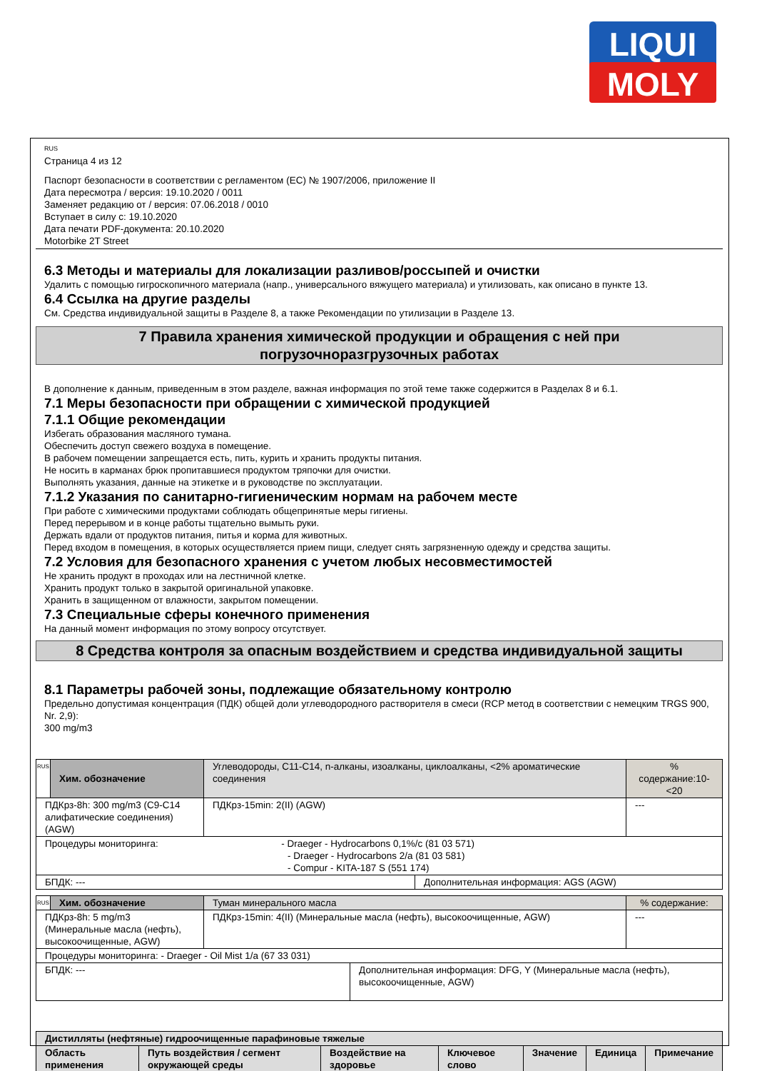LIQUI
MOLY
RUS
Страница 4 из 12
Паспорт безопасности в соответствии с регламентом (EC) № 1907/2006, приложение II
Дата пересмотра / версия: 19.10.2020 / 0011
Заменяет редакцию от / версия: 07.06.2018 / 0010
Вступает в силу с: 19.10.2020
Дата печати PDF-документа: 20.10.2020
Motorbike 2T Street
6.3 Методы и материалы для локализации разливов/россыпей и очистки
Удалить с помощью гигроскопичного материала (напр., универсального вяжущего материала) и утилизовать, как описано в пункте 13.
6.4 Ссылка на другие разделы
См. Средства индивидуальной защиты в Разделе 8, а также Рекомендации по утилизации в Разделе 13.
7 Правила хранения химической продукции и обращения с ней при
погрузочноразгрузочных работах
В дополнение к данным, приведенным в этом разделе, важная информация по этой теме также содержится в Разделах 8 и 6.1.
7.1 Меры безопасности при обращении с химической продукцией
7.1.1 Общие рекомендации
Избегать образования масляного тумана.
Обеспечить доступ свежего воздуха в помещение.
В рабочем помещении запрещается есть, пить, курить и хранить продукты питания.
Не носить в карманах брюк пропитавшиеся продуктом тряпочки для очистки.
Выполнять указания, данные на этикетке и в руководстве по эксплуатации.
7.1.2 Указания по санитарно-гигиеническим нормам на рабочем месте
При работе с химическими продуктами соблюдать общепринятые меры гигиены.
Перед перерывом и в конце работы тщательно вымыть руки.
Держать вдали от продуктов питания, питья и корма для животных.
Перед входом в помещения, в которых осуществляется прием пищи, следует снять загрязненную одежду и средства защиты.
7.2 Условия для безопасного хранения с учетом любых несовместимостей
Не хранить продукт в проходах или на лестничной клетке.
Хранить продукт только в закрытой оригинальной упаковке.
Хранить в защищенном от влажности, закрытом помещении.
7.3 Специальные сферы конечного применения
На данный момент информация по этому вопросу отсутствует.
8 Средства контроля за опасным воздействием и средства индивидуальной защиты
8.1 Параметры рабочей зоны, подлежащие обязательному контролю
Предельно допустимая концентрация (ПДК) общей доли углеводородного растворителя в смеси (RCP метод в соответствии с немецким TRGS 900, Nr. 2,9):
300 mg/m3
| RUS | Хим. обозначение | Углеводороды, C11-C14, n-алканы, изоалканы, циклоалканы, <2% ароматические соединения | | % содержание:10-<20 |
| ПДКрз-8h: 300 mg/m3 (C9-C14 алифатические соединения) (AGW) | | ПДКрз-15min: 2(II) (AGW) | | --- |
| Процедуры мониторинга: - Draeger - Hydrocarbons 0,1%/c (81 03 571) - Draeger - Hydrocarbons 2/a (81 03 581) - Compur - KITA-187 S (551 174) | | | | |
| БПДК: --- | | | Дополнительная информация: AGS (AGW) | |
| RUS | Хим. обозначение | Туман минерального масла | | % содержание: |
| ПДКрз-8h: 5 mg/m3 (Минеральные масла (нефть), высокоочищенные, AGW) | | ПДКрз-15min: 4(II) (Минеральные масла (нефть), высокоочищенные, AGW) | | --- |
| Процедуры мониторинга: - Draeger - Oil Mist 1/a (67 33 031) | | | | |
| БПДК: --- | | | Дополнительная информация: DFG, Y (Минеральные масла (нефть), высокоочищенные, AGW) | |
| Дистилляты (нефтяные) гидроочищенные парафиновые тяжелые | | | | | | |
| Область применения | Путь воздействия / сегмент окружающей среды | Воздействие на здоровье | Ключевое слово | Значение | Единица | Примечание |